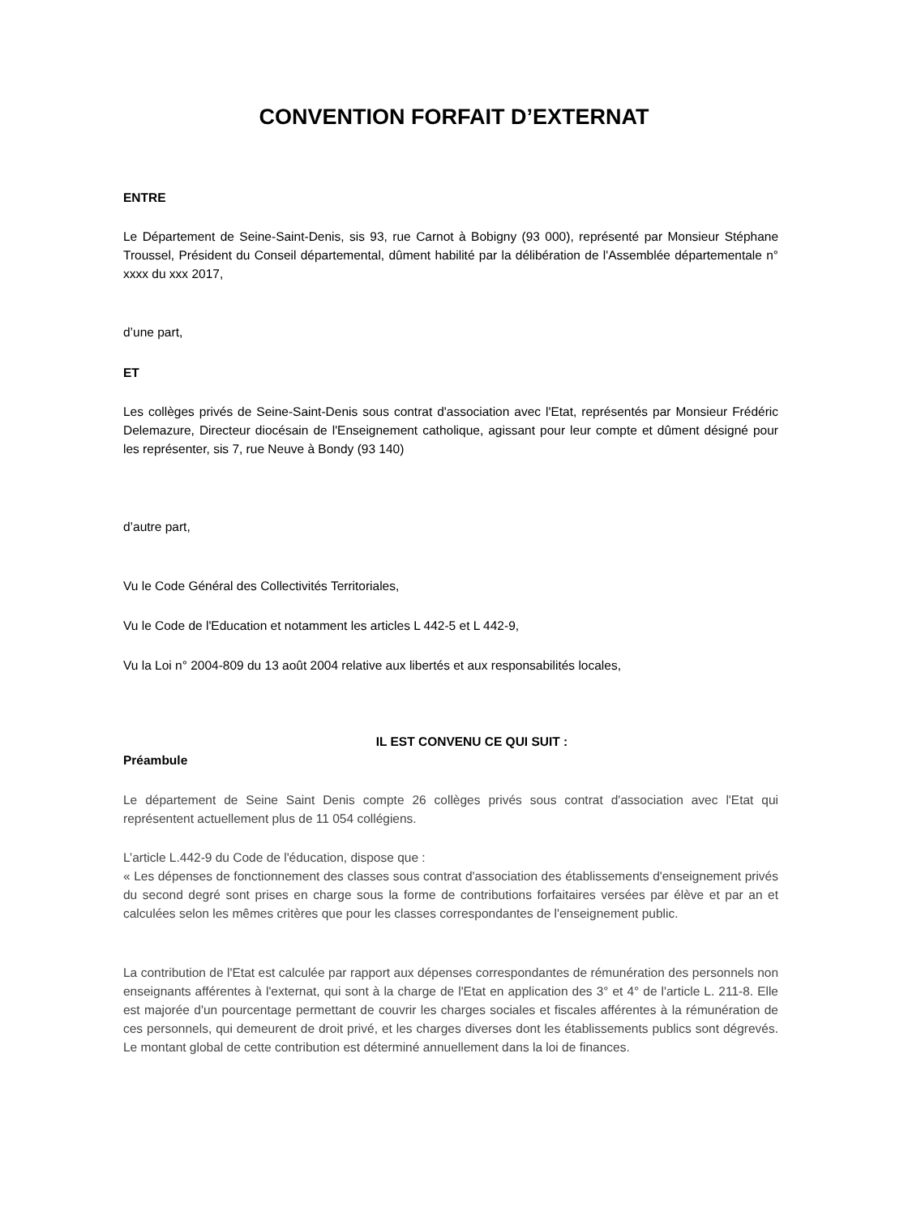CONVENTION FORFAIT D’EXTERNAT
ENTRE
Le Département de Seine-Saint-Denis, sis 93, rue Carnot à Bobigny (93 000), représenté par Monsieur Stéphane Troussel, Président du Conseil départemental, dûment habilité par la délibération de l'Assemblée départementale n° xxxx du xxx 2017,
d’une part,
ET
Les collèges privés de Seine-Saint-Denis sous contrat d'association avec l'Etat, représentés par Monsieur Frédéric Delemazure, Directeur diocésain de l'Enseignement catholique, agissant pour leur compte et dûment désigné pour les représenter, sis 7, rue Neuve à Bondy (93 140)
d’autre part,
Vu le Code Général des Collectivités Territoriales,
Vu le Code de l'Education et notamment les articles L 442-5 et L 442-9,
Vu la Loi n° 2004-809 du 13 août 2004 relative aux libertés et aux responsabilités locales,
IL EST CONVENU CE QUI SUIT :
Préambule
Le département de Seine Saint Denis compte 26 collèges privés sous contrat d'association avec l'Etat qui représentent actuellement plus de 11 054 collégiens.
L’article L.442-9 du Code de l'éducation, dispose que :
« Les dépenses de fonctionnement des classes sous contrat d'association des établissements d'enseignement privés du second degré sont prises en charge sous la forme de contributions forfaitaires versées par élève et par an et calculées selon les mêmes critères que pour les classes correspondantes de l'enseignement public.
La contribution de l'Etat est calculée par rapport aux dépenses correspondantes de rémunération des personnels non enseignants afférentes à l'externat, qui sont à la charge de l'Etat en application des 3° et 4° de l'article L. 211-8. Elle est majorée d'un pourcentage permettant de couvrir les charges sociales et fiscales afférentes à la rémunération de ces personnels, qui demeurent de droit privé, et les charges diverses dont les établissements publics sont dégrevés. Le montant global de cette contribution est déterminé annuellement dans la loi de finances.